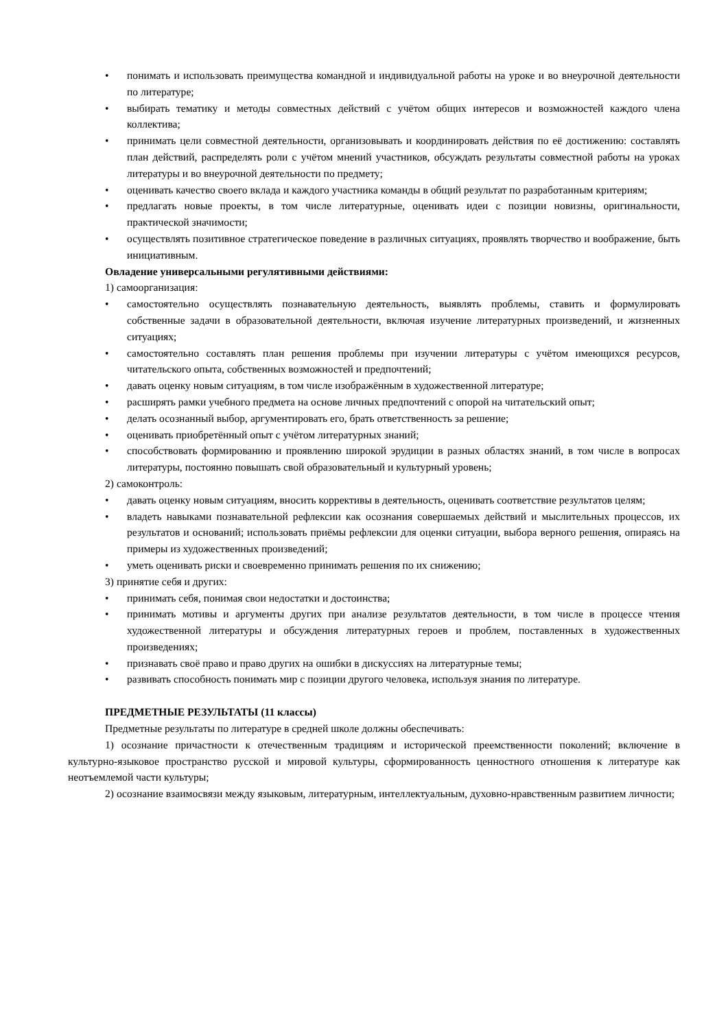• понимать и использовать преимущества командной и индивидуальной работы на уроке и во внеурочной деятельности по литературе;
• выбирать тематику и методы совместных действий с учётом общих интересов и возможностей каждого члена коллектива;
• принимать цели совместной деятельности, организовывать и координировать действия по её достижению: составлять план действий, распределять роли с учётом мнений участников, обсуждать результаты совместной работы на уроках литературы и во внеурочной деятельности по предмету;
• оценивать качество своего вклада и каждого участника команды в общий результат по разработанным критериям;
• предлагать новые проекты, в том числе литературные, оценивать идеи с позиции новизны, оригинальности, практической значимости;
• осуществлять позитивное стратегическое поведение в различных ситуациях, проявлять творчество и воображение, быть инициативным.
Овладение универсальными регулятивными действиями:
1) самоорганизация:
• самостоятельно осуществлять познавательную деятельность, выявлять проблемы, ставить и формулировать собственные задачи в образовательной деятельности, включая изучение литературных произведений, и жизненных ситуациях;
• самостоятельно составлять план решения проблемы при изучении литературы с учётом имеющихся ресурсов, читательского опыта, собственных возможностей и предпочтений;
• давать оценку новым ситуациям, в том числе изображённым в художественной литературе;
• расширять рамки учебного предмета на основе личных предпочтений с опорой на читательский опыт;
• делать осознанный выбор, аргументировать его, брать ответственность за решение;
• оценивать приобретённый опыт с учётом литературных знаний;
• способствовать формированию и проявлению широкой эрудиции в разных областях знаний, в том числе в вопросах литературы, постоянно повышать свой образовательный и культурный уровень;
2) самоконтроль:
• давать оценку новым ситуациям, вносить коррективы в деятельность, оценивать соответствие результатов целям;
• владеть навыками познавательной рефлексии как осознания совершаемых действий и мыслительных процессов, их результатов и оснований; использовать приёмы рефлексии для оценки ситуации, выбора верного решения, опираясь на примеры из художественных произведений;
• уметь оценивать риски и своевременно принимать решения по их снижению;
3) принятие себя и других:
• принимать себя, понимая свои недостатки и достоинства;
• принимать мотивы и аргументы других при анализе результатов деятельности, в том числе в процессе чтения художественной литературы и обсуждения литературных героев и проблем, поставленных в художественных произведениях;
• признавать своё право и право других на ошибки в дискуссиях на литературные темы;
• развивать способность понимать мир с позиции другого человека, используя знания по литературе.
ПРЕДМЕТНЫЕ РЕЗУЛЬТАТЫ (11 классы)
Предметные результаты по литературе в средней школе должны обеспечивать:
1) осознание причастности к отечественным традициям и исторической преемственности поколений; включение в культурно-языковое пространство русской и мировой культуры, сформированность ценностного отношения к литературе как неотъемлемой части культуры;
2) осознание взаимосвязи между языковым, литературным, интеллектуальным, духовно-нравственным развитием личности;